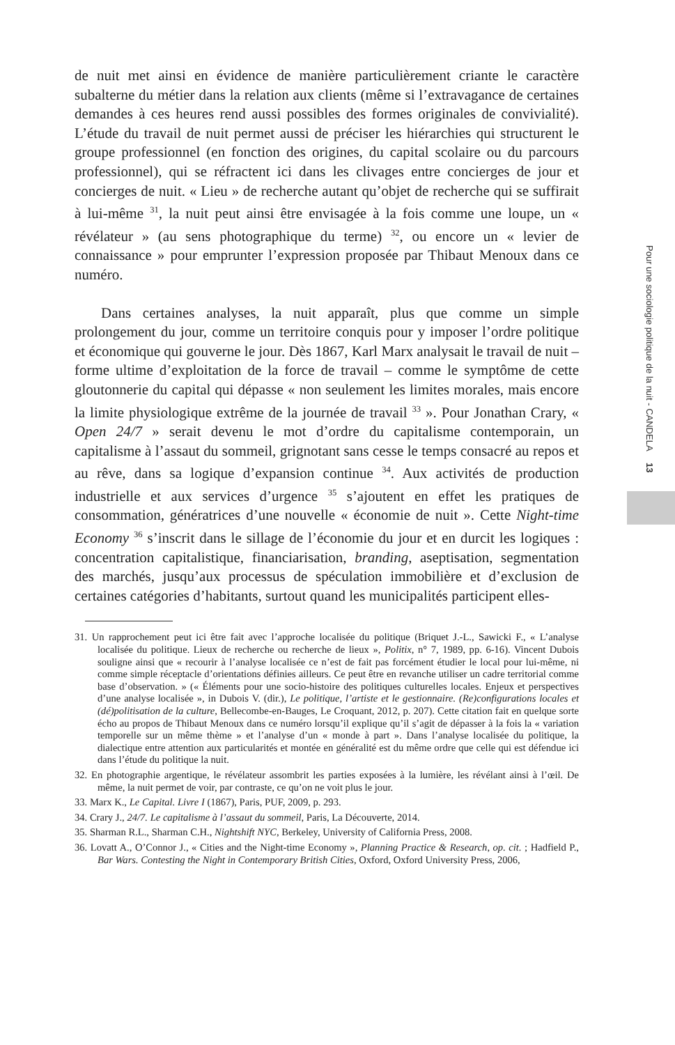de nuit met ainsi en évidence de manière particulièrement criante le caractère subalterne du métier dans la relation aux clients (même si l’extravagance de certaines demandes à ces heures rend aussi possibles des formes originales de convivialité). L’étude du travail de nuit permet aussi de préciser les hiérarchies qui structurent le groupe professionnel (en fonction des origines, du capital scolaire ou du parcours professionnel), qui se réfractent ici dans les clivages entre concierges de jour et concierges de nuit. « Lieu » de recherche autant qu’objet de recherche qui se suffirait à lui-même <sup>31</sup>, la nuit peut ainsi être envisagée à la fois comme une loupe, un « révélateur » (au sens photographique du terme) <sup>32</sup>, ou encore un « levier de connaissance » pour emprunter l’expression proposée par Thibaut Menoux dans ce numéro.
Dans certaines analyses, la nuit apparaît, plus que comme un simple prolongement du jour, comme un territoire conquis pour y imposer l’ordre politique et économique qui gouverne le jour. Dès 1867, Karl Marx analysait le travail de nuit – forme ultime d’exploitation de la force de travail – comme le symptôme de cette gloutonnerie du capital qui dépasse « non seulement les limites morales, mais encore la limite physiologique extrême de la journée de travail <sup>33</sup> ». Pour Jonathan Crary, « Open 24/7 » serait devenu le mot d’ordre du capitalisme contemporain, un capitalisme à l’assaut du sommeil, grignotant sans cesse le temps consacré au repos et au rêve, dans sa logique d’expansion continue <sup>34</sup>. Aux activités de production industrielle et aux services d’urgence <sup>35</sup> s’ajoutent en effet les pratiques de consommation, génératrices d’une nouvelle « économie de nuit ». Cette Night-time Economy <sup>36</sup> s’inscrit dans le sillage de l’économie du jour et en durcit les logiques : concentration capitalistique, financiarisation, branding, aseptisation, segmentation des marchés, jusqu’aux processus de spéculation immobilière et d’exclusion de certaines catégories d’habitants, surtout quand les municipalités participent elles-
31. Un rapprochement peut ici être fait avec l’approche localisée du politique (Briquet J.-L., Sawicki F., « L’analyse localisée du politique. Lieux de recherche ou recherche de lieux », Politix, n° 7, 1989, pp. 6-16). Vincent Dubois souligne ainsi que « recourir à l’analyse localisée ce n’est de fait pas forcément étudier le local pour lui-même, ni comme simple réceptacle d’orientations définies ailleurs. Ce peut être en revanche utiliser un cadre territorial comme base d’observation. » (« Éléments pour une socio-histoire des politiques culturelles locales. Enjeux et perspectives d’une analyse localisée », in Dubois V. (dir.), Le politique, l’artiste et le gestionnaire. (Re)configurations locales et (dé)politisation de la culture, Bellecombe-en-Bauges, Le Croquant, 2012, p. 207). Cette citation fait en quelque sorte écho au propos de Thibaut Menoux dans ce numéro lorsqu’il explique qu’il s’agit de dépasser à la fois la « variation temporelle sur un même thème » et l’analyse d’un « monde à part ». Dans l’analyse localisée du politique, la dialectique entre attention aux particularités et montée en généralité est du même ordre que celle qui est défendue ici dans l’étude du politique la nuit.
32. En photographie argentique, le révélateur assombrit les parties exposées à la lumière, les révélant ainsi à l’œil. De même, la nuit permet de voir, par contraste, ce qu’on ne voit plus le jour.
33. Marx K., Le Capital. Livre I (1867), Paris, PUF, 2009, p. 293.
34. Crary J., 24/7. Le capitalisme à l’assaut du sommeil, Paris, La Découverte, 2014.
35. Sharman R.L., Sharman C.H., Nightshift NYC, Berkeley, University of California Press, 2008.
36. Lovatt A., O’Connor J., « Cities and the Night-time Economy », Planning Practice & Research, op. cit. ; Hadfield P., Bar Wars. Contesting the Night in Contemporary British Cities, Oxford, Oxford University Press, 2006,
Pour une sociologie politique de la nuit - CANDELA 13